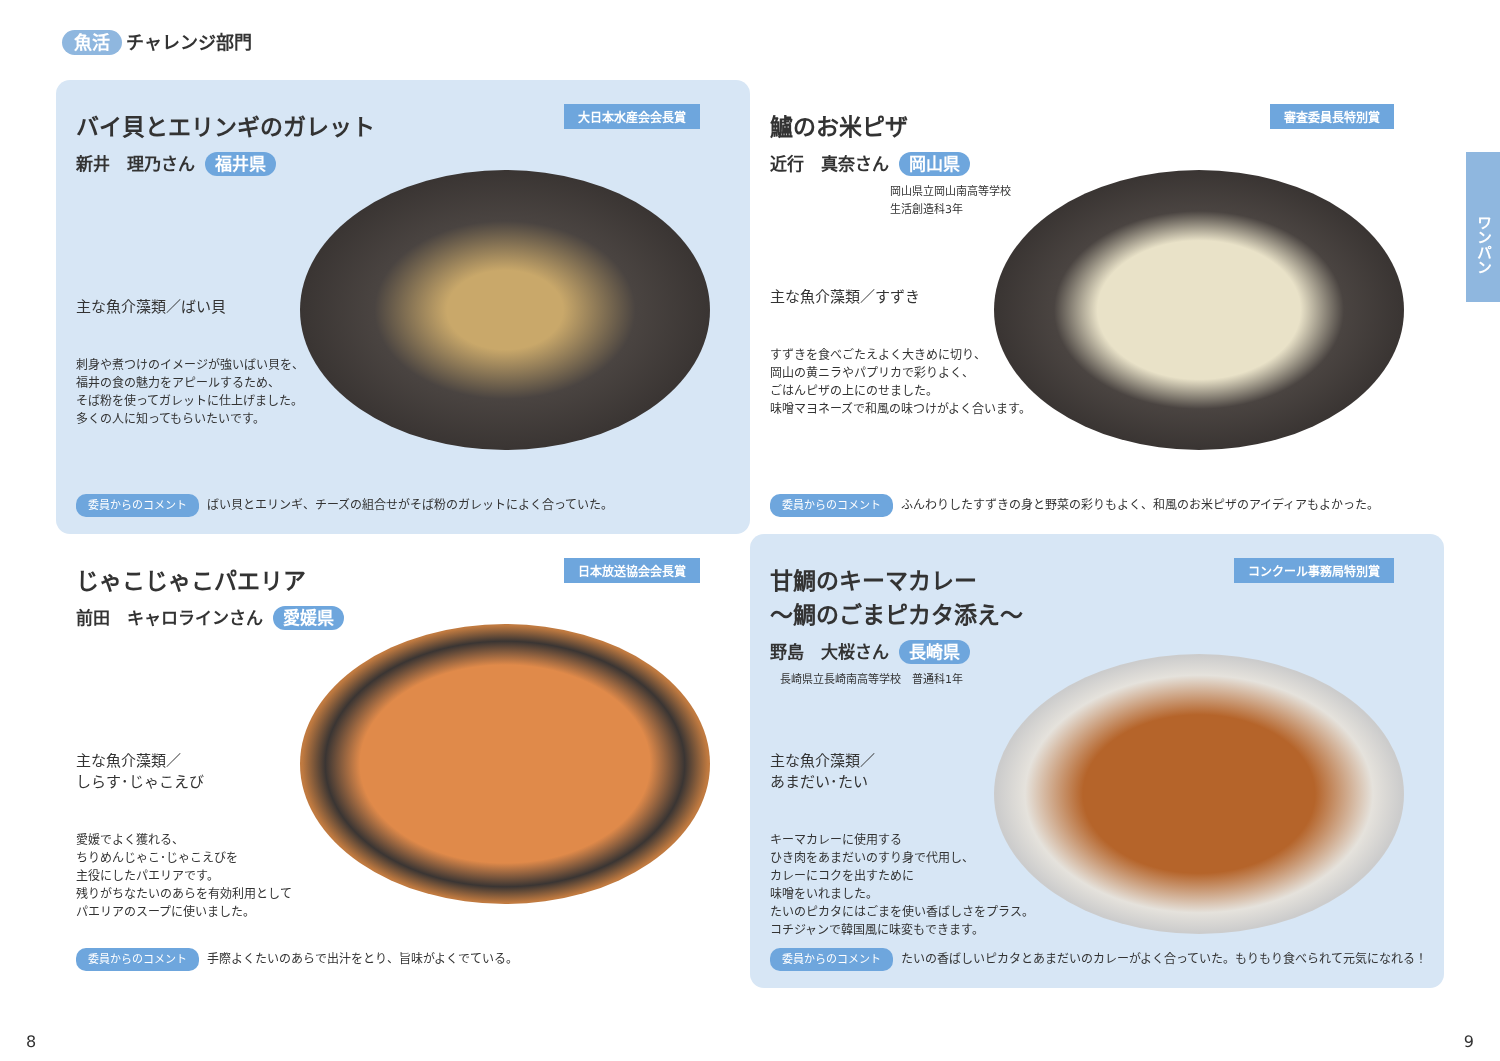魚活 チャレンジ部門
ワンパン
バイ貝とエリンギのガレット
大日本水産会会長賞
新井　理乃さん 福井県
主な魚介藻類／ばい貝
刺身や煮つけのイメージが強いばい貝を、
福井の食の魅力をアピールするため、
そば粉を使ってガレットに仕上げました。
多くの人に知ってもらいたいです。
委員からのコメント ばい貝とエリンギ、チーズの組合せがそば粉のガレットによく合っていた。
鱸のお米ピザ
審査委員長特別賞
近行　真奈さん 岡山県
岡山県立岡山南高等学校
生活創造科3年
主な魚介藻類／すずき
すずきを食べごたえよく大きめに切り、
岡山の黄ニラやパプリカで彩りよく、
ごはんピザの上にのせました。
味噌マヨネーズで和風の味つけがよく合います。
委員からのコメント ふんわりしたすずきの身と野菜の彩りもよく、和風のお米ピザのアイディアもよかった。
じゃこじゃこパエリア
日本放送協会会長賞
前田　キャロラインさん 愛媛県
主な魚介藻類／
しらす･じゃこえび
愛媛でよく獲れる、
ちりめんじゃこ･じゃこえびを
主役にしたパエリアです。
残りがちなたいのあらを有効利用として
パエリアのスープに使いました。
委員からのコメント 手際よくたいのあらで出汁をとり、旨味がよくでている。
甘鯛のキーマカレー
～鯛のごまピカタ添え～
コンクール事務局特別賞
野島　大桜さん 長崎県
長崎県立長崎南高等学校　普通科1年
主な魚介藻類／
あまだい･たい
キーマカレーに使用する
ひき肉をあまだいのすり身で代用し、
カレーにコクを出すために
味噌をいれました。
たいのピカタにはごまを使い香ばしさをプラス。
コチジャンで韓国風に味変もできます。
委員からのコメント たいの香ばしいピカタとあまだいのカレーがよく合っていた。もりもり食べられて元気になれる！
8 9